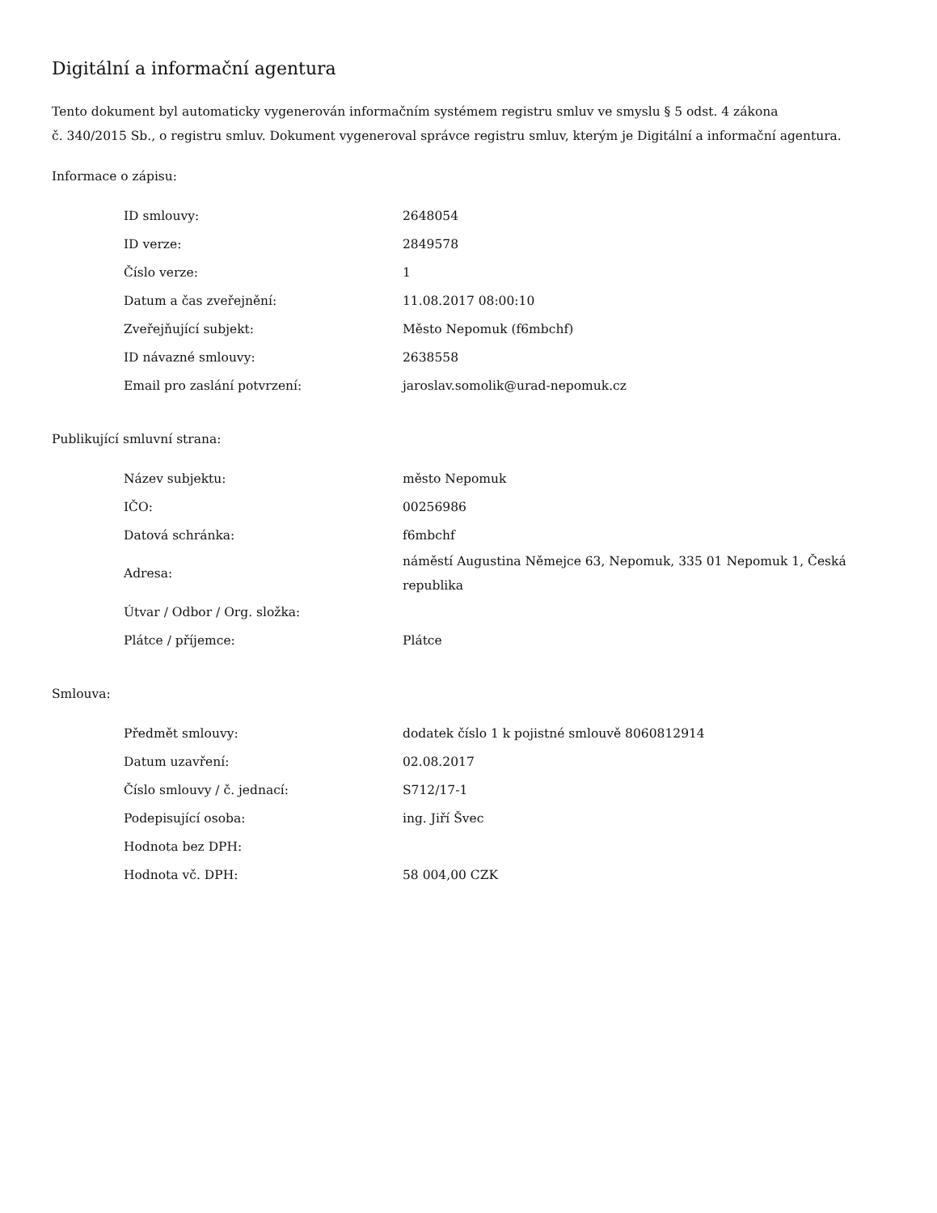Digitální a informační agentura
Tento dokument byl automaticky vygenerován informačním systémem registru smluv ve smyslu § 5 odst. 4 zákona
č. 340/2015 Sb., o registru smluv. Dokument vygeneroval správce registru smluv, kterým je Digitální a informační agentura.
Informace o zápisu:
| ID smlouvy: | 2648054 |
| ID verze: | 2849578 |
| Číslo verze: | 1 |
| Datum a čas zveřejnění: | 11.08.2017 08:00:10 |
| Zveřejňující subjekt: | Město Nepomuk (f6mbchf) |
| ID návazné smlouvy: | 2638558 |
| Email pro zaslání potvrzení: | jaroslav.somolik@urad-nepomuk.cz |
Publikující smluvní strana:
| Název subjektu: | město Nepomuk |
| IČO: | 00256986 |
| Datová schránka: | f6mbchf |
| Adresa: | náměstí Augustina Němejce 63, Nepomuk, 335 01 Nepomuk 1, Česká republika |
| Útvar / Odbor / Org. složka: | |
| Plátce / příjemce: | Plátce |
Smlouva:
| Předmět smlouvy: | dodatek číslo 1 k pojistné smlouvě 8060812914 |
| Datum uzavření: | 02.08.2017 |
| Číslo smlouvy / č. jednací: | S712/17-1 |
| Podepisující osoba: | ing. Jiří Švec |
| Hodnota bez DPH: | |
| Hodnota vč. DPH: | 58 004,00 CZK |